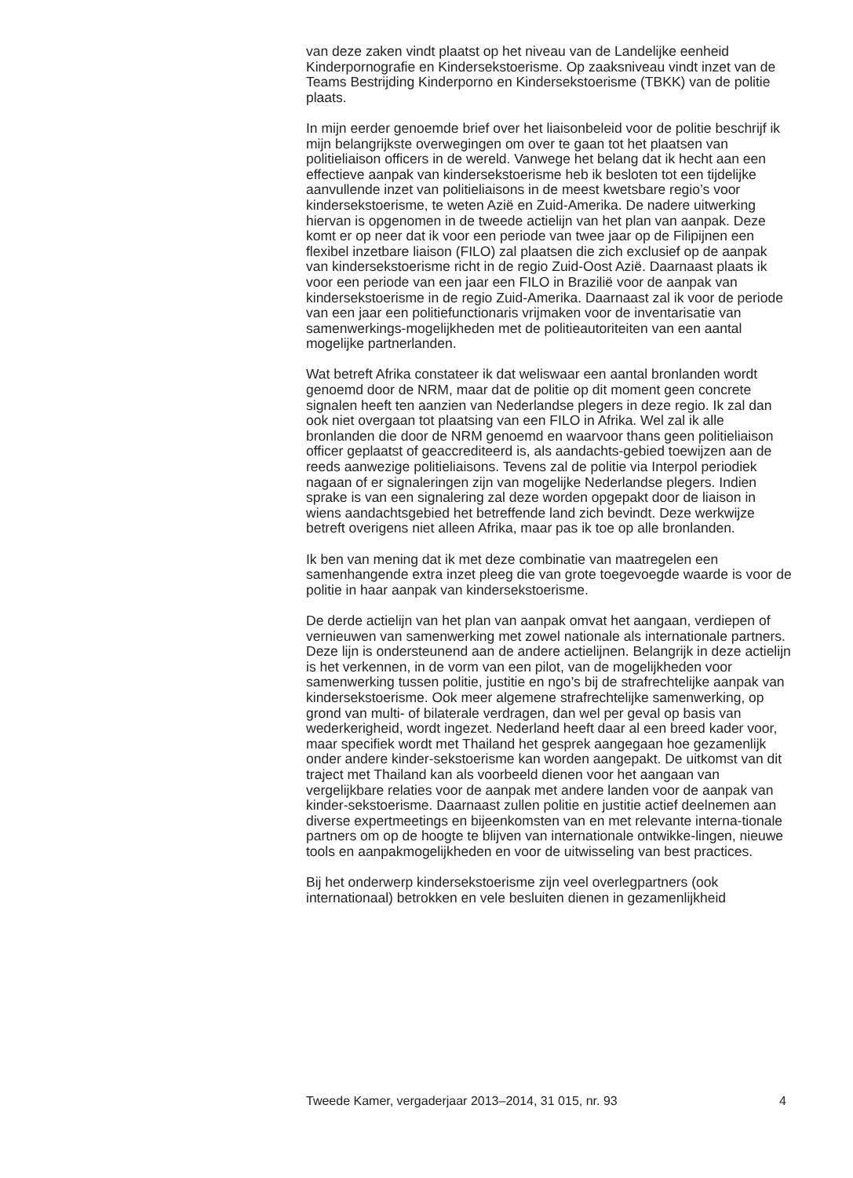van deze zaken vindt plaatst op het niveau van de Landelijke eenheid Kinderpornografie en Kindersekstoerisme. Op zaaksniveau vindt inzet van de Teams Bestrijding Kinderporno en Kindersekstoerisme (TBKK) van de politie plaats.
In mijn eerder genoemde brief over het liaisonbeleid voor de politie beschrijf ik mijn belangrijkste overwegingen om over te gaan tot het plaatsen van politieliaison officers in de wereld. Vanwege het belang dat ik hecht aan een effectieve aanpak van kindersekstoerisme heb ik besloten tot een tijdelijke aanvullende inzet van politieliaisons in de meest kwetsbare regio’s voor kindersekstoerisme, te weten Azië en Zuid-Amerika. De nadere uitwerking hiervan is opgenomen in de tweede actielijn van het plan van aanpak. Deze komt er op neer dat ik voor een periode van twee jaar op de Filipijnen een flexibel inzetbare liaison (FILO) zal plaatsen die zich exclusief op de aanpak van kindersekstoerisme richt in de regio Zuid-Oost Azië. Daarnaast plaats ik voor een periode van een jaar een FILO in Brazilië voor de aanpak van kindersekstoerisme in de regio Zuid-Amerika. Daarnaast zal ik voor de periode van een jaar een politiefunctionaris vrijmaken voor de inventarisatie van samenwerkings-mogelijkheden met de politieautoriteiten van een aantal mogelijke partnerlanden.
Wat betreft Afrika constateer ik dat weliswaar een aantal bronlanden wordt genoemd door de NRM, maar dat de politie op dit moment geen concrete signalen heeft ten aanzien van Nederlandse plegers in deze regio. Ik zal dan ook niet overgaan tot plaatsing van een FILO in Afrika. Wel zal ik alle bronlanden die door de NRM genoemd en waarvoor thans geen politieliaison officer geplaatst of geaccrediteerd is, als aandachts-gebied toewijzen aan de reeds aanwezige politieliaisons. Tevens zal de politie via Interpol periodiek nagaan of er signaleringen zijn van mogelijke Nederlandse plegers. Indien sprake is van een signalering zal deze worden opgepakt door de liaison in wiens aandachtsgebied het betreffende land zich bevindt. Deze werkwijze betreft overigens niet alleen Afrika, maar pas ik toe op alle bronlanden.
Ik ben van mening dat ik met deze combinatie van maatregelen een samenhangende extra inzet pleeg die van grote toegevoegde waarde is voor de politie in haar aanpak van kindersekstoerisme.
De derde actielijn van het plan van aanpak omvat het aangaan, verdiepen of vernieuwen van samenwerking met zowel nationale als internationale partners. Deze lijn is ondersteunend aan de andere actielijnen. Belangrijk in deze actielijn is het verkennen, in de vorm van een pilot, van de mogelijkheden voor samenwerking tussen politie, justitie en ngo’s bij de strafrechtelijke aanpak van kindersekstoerisme. Ook meer algemene strafrechtelijke samenwerking, op grond van multi- of bilaterale verdragen, dan wel per geval op basis van wederkerigheid, wordt ingezet. Nederland heeft daar al een breed kader voor, maar specifiek wordt met Thailand het gesprek aangegaan hoe gezamenlijk onder andere kinder-sekstoerisme kan worden aangepakt. De uitkomst van dit traject met Thailand kan als voorbeeld dienen voor het aangaan van vergelijkbare relaties voor de aanpak met andere landen voor de aanpak van kinder-sekstoerisme. Daarnaast zullen politie en justitie actief deelnemen aan diverse expertmeetings en bijeenkomsten van en met relevante interna-tionale partners om op de hoogte te blijven van internationale ontwikke-lingen, nieuwe tools en aanpakmogelijkheden en voor de uitwisseling van best practices.
Bij het onderwerp kindersekstoerisme zijn veel overlegpartners (ook internationaal) betrokken en vele besluiten dienen in gezamenlijkheid
Tweede Kamer, vergaderjaar 2013–2014, 31 015, nr. 93 4